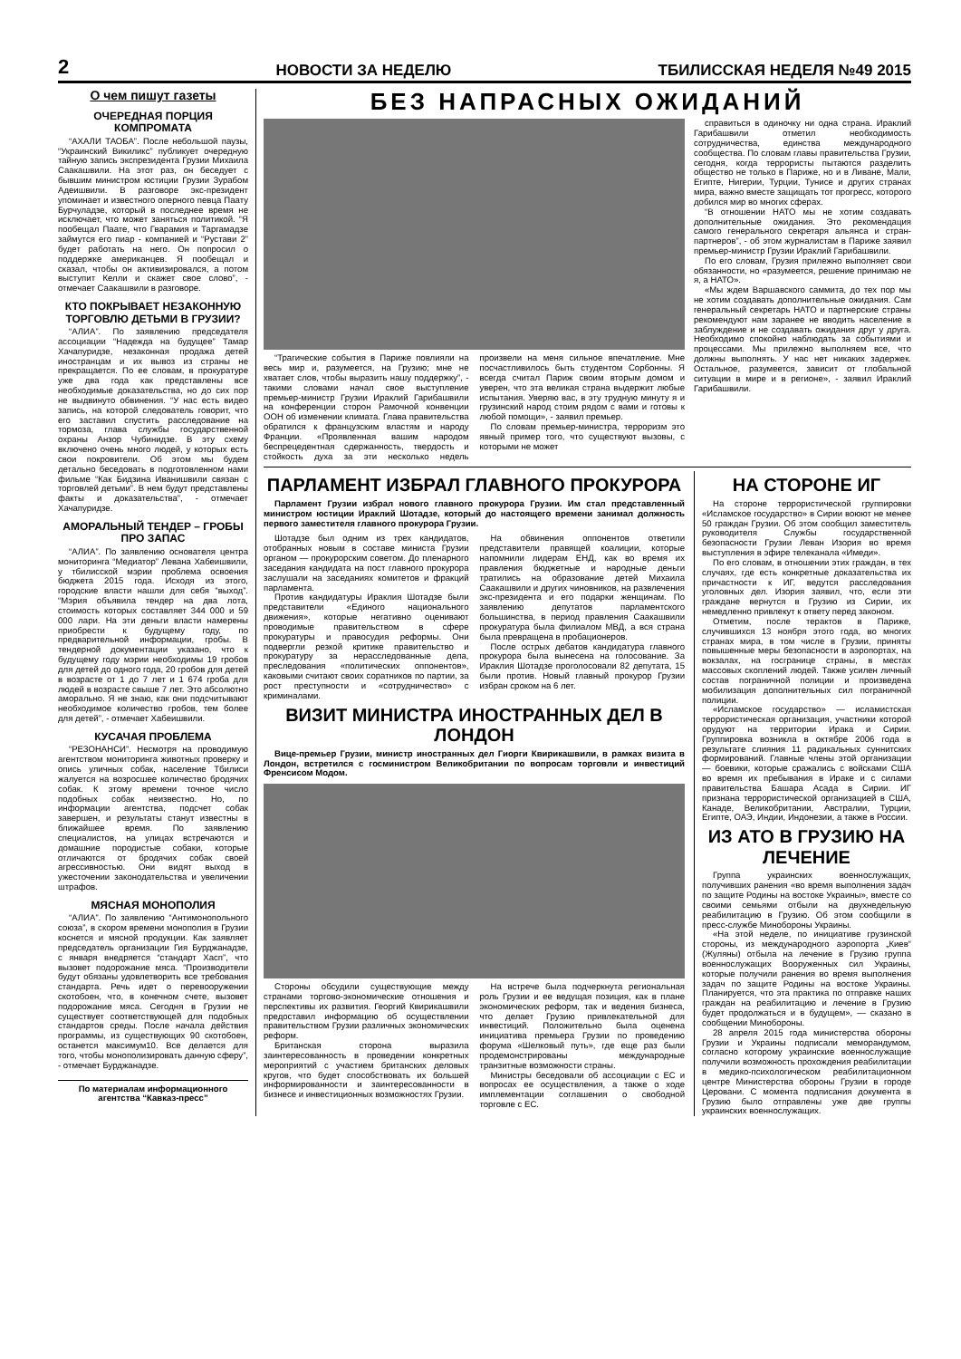2 НОВОСТИ ЗА НЕДЕЛЮ ТБИЛИССКАЯ НЕДЕЛЯ №49 2015
О чем пишут газеты
ОЧЕРЕДНАЯ ПОРЦИЯ КОМПРОМАТА
“АХАЛИ ТАОБА”. После небольшой паузы, “Украинский Викиликс” публикует очередную тайную запись экспрезидента Грузии Михаила Саакашвили. На этот раз, он беседует с бывшим министром юстиции Грузии Зурабом Адеишвили. В разговоре экс-президент упоминает и известного оперного певца Паату Бурчуладзе, который в последнее время не исключает, что может заняться политикой. “Я пообещал Паате, что Гварамия и Таргамадзе займутся его пиар - компанией и “Рустави 2” будет работать на него. Он попросил о поддержке американцев. Я пообещал и сказал, чтобы он активизировался, а потом выступит Келли и скажет свое слово”, - отмечает Саакашвили в разговоре.
КТО ПОКРЫВАЕТ НЕЗАКОННУЮ ТОРГОВЛЮ ДЕТЬМИ В ГРУЗИИ?
“АЛИА”. По заявлению председателя ассоциации “Надежда на будущее” Тамар Хачапуридзе, незаконная продажа детей иностранцам и их вывоз из страны не прекращается. По ее словам, в прокуратуре уже два года как представлены все необходимые доказательства, но до сих пор не выдвинуто обвинения. “У нас есть видео запись, на которой следователь говорит, что его заставил спустить расследование на тормоза, глава службы государственной охраны Анзор Чубинидзе. В эту схему включено очень много людей, у которых есть свои покровители. Об этом мы будем детально беседовать в подготовленном нами фильме “Как Бидзина Иванишвили связан с торговлей детьми”. В нем будут представлены факты и доказательства”, - отмечает Хачапуридзе.
АМОРАЛЬНЫЙ ТЕНДЕР – ГРОБЫ ПРО ЗАПАС
“АЛИА”. По заявлению основателя центра мониторинга “Медиатор” Левана Хабеишвили, у тбилисской мэрии проблема освоения бюджета 2015 года. Исходя из этого, городские власти нашли для себя “выход”. “Мэрия объявила тендер на два лота, стоимость которых составляет 344 000 и 59 000 лари. На эти деньги власти намерены приобрести к будущему году, по предварительной информации, гробы. В тендерной документации указано, что к будущему году мэрии необходимы 19 гробов для детей до одного года, 20 гробов для детей в возрасте от 1 до 7 лет и 1 674 гроба для людей в возрасте свыше 7 лет. Это абсолютно аморально. Я не знаю, как они подсчитывают необходимое количество гробов, тем более для детей”, - отмечает Хабеишвили.
КУСАЧАЯ ПРОБЛЕМА
“РЕЗОНАНСИ”. Несмотря на проводимую агентством мониторинга животных проверку и опись уличных собак, население Тбилиси жалуется на возросшее количество бродячих собак. К этому времени точное число подобных собак неизвестно. Но, по информации агентства, подсчет собак завершен, и результаты станут известны в ближайшее время. По заявлению специалистов, на улицах встречаются и домашние породистые собаки, которые отличаются от бродячих собак своей агрессивностью. Они видят выход в ужесточении законодательства и увеличении штрафов.
МЯСНАЯ МОНОПОЛИЯ
“АЛИА”. По заявлению “Антимонопольного союза”, в скором времени монополия в Грузии коснется и мясной продукции. Как заявляет председатель организации Гия Бурджанадзе, с января внедряется “стандарт Хасп”, что вызовет подорожание мяса. “Производители будут обязаны удовлетворить все требования стандарта. Речь идет о перевооружении скотобоен, что, в конечном счете, вызовет подорожание мяса. Сегодня в Грузии не существует соответствующей для подобных стандартов среды. После начала действия программы, из существующих 90 скотобоен, останется максимум10. Все делается для того, чтобы монополизировать данную сферу”, - отмечает Бурджанадзе.
По материалам информационного агентства “Кавказ-пресс”
БЕЗ НАПРАСНЫХ ОЖИДАНИЙ
“Трагические события в Париже повлияли на весь мир и, разумеется, на Грузию; мне не хватает слов, чтобы выразить нашу поддержку”, - такими словами начал свое выступление премьер-министр Грузии Ираклий Гарибашвили на конференции сторон Рамочной конвенции ООН об изменении климата. Глава правительства обратился к французским властям и народу Франции. «Проявленная вашим народом беспрецедентная сдержанность, твердость и стойкость духа за эти несколько недель произвели на меня сильное впечатление. Мне посчастливилось быть студентом Сорбонны. Я всегда считал Париж своим вторым домом и уверен, что эта великая страна выдержит любые испытания. Уверяю вас, в эту трудную минуту я и грузинский народ стоим рядом с вами и готовы к любой помощи», - заявил премьер.
По словам премьер-министра, терроризм это явный пример того, что существуют вызовы, с которыми не может
справиться в одиночку ни одна страна. Ираклий Гарибашвили отметил необходимость сотрудничества, единства международного сообщества. По словам главы правительства Грузии, сегодня, когда террористы пытаются разделить общество не только в Париже, но и в Ливане, Мали, Египте, Нигерии, Турции, Тунисе и других странах мира, важно вместе защищать тот прогресс, которого добился мир во многих сферах.
“В отношении НАТО мы не хотим создавать дополнительные ожидания. Это рекомендация самого генерального секретаря альянса и стран-партнеров”, - об этом журналистам в Париже заявил премьер-министр Грузии Ираклий Гарибашвили.
По его словам, Грузия прилежно выполняет свои обязанности, но «разумеется, решение принимаю не я, а НАТО».
«Мы ждем Варшавского саммита, до тех пор мы не хотим создавать дополнительные ожидания. Сам генеральный секретарь НАТО и партнерские страны рекомендуют нам заранее не вводить население в заблуждение и не создавать ожидания друг у друга. Необходимо спокойно наблюдать за событиями и процессами. Мы прилежно выполняем все, что должны выполнять. У нас нет никаких задержек. Остальное, разумеется, зависит от глобальной ситуации в мире и в регионе», - заявил Ираклий Гарибашвили.
ПАРЛАМЕНТ ИЗБРАЛ ГЛАВНОГО ПРОКУРОРА
Парламент Грузии избрал нового главного прокурора Грузии. Им стал представленный министром юстиции Ираклий Шотадзе, который до настоящего времени занимал должность первого заместителя главного прокурора Грузии.
Шотадзе был одним из трех кандидатов, отобранных новым в составе министа Грузии органом — прокурорским советом. До пленарного заседания кандидата на пост главного прокурора заслушали на заседаниях комитетов и фракций парламента.
Против кандидатуры Ираклия Шотадзе были представители «Единого национального движения», которые негативно оценивают проводимые правительством в сфере прокуратуры и правосудия реформы. Они подвергли резкой критике правительство и прокуратуру за нерасследованные дела, преследования «политических оппонентов», каковыми считают своих соратников по партии, за рост преступности и «сотрудничество» с криминалами.
На обвинения оппонентов ответили представители правящей коалиции, которые напомнили лидерам ЕНД, как во время их правления бюджетные и народные деньги тратились на образование детей Михаила Саакашвили и других чиновников, на развлечения экс-президента и его подарки женщинам. По заявлению депутатов парламентского большинства, в период правления Саакашвили прокуратура была филиалом МВД, а вся страна была превращена в пробационеров.
После острых дебатов кандидатура главного прокурора была вынесена на голосование. За Ираклия Шотадзе проголосовали 82 депутата, 15 были против. Новый главный прокурор Грузии избран сроком на 6 лет.
ВИЗИТ МИНИСТРА ИНОСТРАННЫХ ДЕЛ В ЛОНДОН
Вице-премьер Грузии, министр иностранных дел Гиорги Квирикашвили, в рамках визита в Лондон, встретился с госминистром Великобритании по вопросам торговли и инвестиций Френсисом Модом.
Стороны обсудили существующие между странами торгово-экономические отношения и перспективы их развития. Георгий Квирикашвили предоставил информацию об осуществлении правительством Грузии различных экономических реформ.
Британская сторона выразила заинтересованность в проведении конкретных мероприятий с участием британских деловых кругов, что будет способствовать их большей информированности и заинтересованности в бизнесе и инвестиционных возможностях Грузии.
На встрече была подчеркнута региональная роль Грузии и ее ведущая позиция, как в плане экономических реформ, так и ведения бизнеса, что делает Грузию привлекательной для инвестиций. Положительно была оценена инициатива премьера Грузии по проведению форума «Шелковый путь», где еще раз были продемонстрированы международные транзитные возможности страны.
Министры беседовали об ассоциации с ЕС и вопросах ее осуществления, а также о ходе имплементации соглашения о свободной торговле с ЕС.
НА СТОРОНЕ ИГ
На стороне террористической группировки «Исламское государство» в Сирии воюют не менее 50 граждан Грузии. Об этом сообщил заместитель руководителя Службы государственной безопасности Грузии Леван Изория во время выступления в эфире телеканала «Имеди».
По его словам, в отношении этих граждан, в тех случаях, где есть конкретные доказательства их причастности к ИГ, ведутся расследования уголовных дел. Изория заявил, что, если эти граждане вернутся в Грузию из Сирии, их немедленно привлекут к ответу перед законом.
Отметим, после терактов в Париже, случившихся 13 ноября этого года, во многих странах мира, в том числе в Грузии, приняты повышенные меры безопасности в аэропортах, на вокзалах, на госгранице страны, в местах массовых скоплений людей. Также усилен личный состав пограничной полиции и произведена мобилизация дополнительных сил пограничной полиции.
«Исламское государство» — исламистская террористическая организация, участники которой орудуют на территории Ирака и Сирии. Группировка возникла в октябре 2006 года в результате слияния 11 радикальных суннитских формирований. Главные члены этой организации — боевики, которые сражались с войсками США во время их пребывания в Ираке и с силами правительства Башара Асада в Сирии. ИГ признана террористической организацией в США, Канаде, Великобритании, Австралии, Турции, Египте, ОАЭ, Индии, Индонезии, а также в России.
ИЗ АТО В ГРУЗИЮ НА ЛЕЧЕНИЕ
Группа украинских военнослужащих, получивших ранения «во время выполнения задач по защите Родины на востоке Украины», вместе со своими семьями отбыли на двухнедельную реабилитацию в Грузию. Об этом сообщили в пресс-службе Минобороны Украины.
«На этой неделе, по инициативе грузинской стороны, из международного аэропорта „Киев“ (Жуляны) отбыла на лечение в Грузию группа военнослужащих Вооруженных сил Украины, которые получили ранения во время выполнения задач по защите Родины на востоке Украины. Планируется, что эта практика по отправке наших граждан на реабилитацию и лечение в Грузию будет продолжаться и в будущем», — сказано в сообщении Минобороны.
28 апреля 2015 года министерства обороны Грузии и Украины подписали меморандумом, согласно которому украинские военнослужащие получили возможность прохождения реабилитации в медико-психологическом реабилитационном центре Министерства обороны Грузии в городе Церовани. С момента подписания документа в Грузию было отправлены уже две группы украинских военнослужащих.